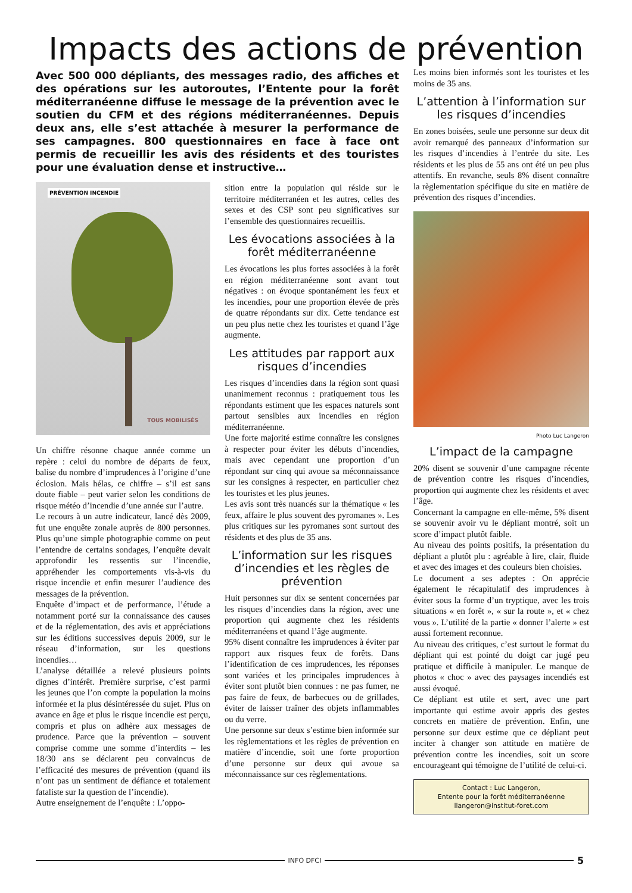Impacts des actions de prévention
Avec 500 000 dépliants, des messages radio, des affiches et des opérations sur les autoroutes, l’Entente pour la forêt méditerranéenne diffuse le message de la prévention avec le soutien du CFM et des régions méditerranéennes. Depuis deux ans, elle s’est attachée à mesurer la performance de ses campagnes. 800 questionnaires en face à face ont permis de recueillir les avis des résidents et des touristes pour une évaluation dense et instructive…
PRÉVENTION INCENDIE
TOUS MOBILISÉS
Un chiffre résonne chaque année comme un repère : celui du nombre de départs de feux, balise du nombre d’imprudences à l’origine d’une éclosion. Mais hélas, ce chiffre – s’il est sans doute fiable – peut varier selon les conditions de risque météo d’incendie d’une année sur l’autre.
Le recours à un autre indicateur, lancé dès 2009, fut une enquête zonale auprès de 800 personnes. Plus qu’une simple photographie comme on peut l’entendre de certains sondages, l’enquête devait approfondir les ressentis sur l’incendie, appréhender les comportements vis-à-vis du risque incendie et enfin mesurer l’audience des messages de la prévention.
Enquête d’impact et de performance, l’étude a notamment porté sur la connaissance des causes et de la réglementation, des avis et appréciations sur les éditions successives depuis 2009, sur le réseau d’information, sur les questions incendies…
L’analyse détaillée a relevé plusieurs points dignes d’intérêt. Première surprise, c’est parmi les jeunes que l’on compte la population la moins informée et la plus désintéressée du sujet. Plus on avance en âge et plus le risque incendie est perçu, compris et plus on adhère aux messages de prudence. Parce que la prévention – souvent comprise comme une somme d’interdits – les 18/30 ans se déclarent peu convaincus de l’efficacité des mesures de prévention (quand ils n’ont pas un sentiment de défiance et totalement fataliste sur la question de l’incendie).
Autre enseignement de l’enquête : L’oppo-
sition entre la population qui réside sur le territoire méditerranéen et les autres, celles des sexes et des CSP sont peu significatives sur l’ensemble des questionnaires recueillis.
Les évocations associées à la forêt méditerranéenne
Les évocations les plus fortes associées à la forêt en région méditerranéenne sont avant tout négatives : on évoque spontanément les feux et les incendies, pour une proportion élevée de près de quatre répondants sur dix. Cette tendance est un peu plus nette chez les touristes et quand l’âge augmente.
Les attitudes par rapport aux risques d’incendies
Les risques d’incendies dans la région sont quasi unanimement reconnus : pratiquement tous les répondants estiment que les espaces naturels sont partout sensibles aux incendies en région méditerranéenne.
Une forte majorité estime connaître les consignes à respecter pour éviter les débuts d’incendies, mais avec cependant une proportion d’un répondant sur cinq qui avoue sa méconnaissance sur les consignes à respecter, en particulier chez les touristes et les plus jeunes.
Les avis sont très nuancés sur la thématique « les feux, affaire le plus souvent des pyromanes ». Les plus critiques sur les pyromanes sont surtout des résidents et des plus de 35 ans.
L’information sur les risques d’incendies et les règles de prévention
Huit personnes sur dix se sentent concernées par les risques d’incendies dans la région, avec une proportion qui augmente chez les résidents méditerranéens et quand l’âge augmente.
95% disent connaître les imprudences à éviter par rapport aux risques feux de forêts. Dans l’identification de ces imprudences, les réponses sont variées et les principales imprudences à éviter sont plutôt bien connues : ne pas fumer, ne pas faire de feux, de barbecues ou de grillades, éviter de laisser traîner des objets inflammables ou du verre.
Une personne sur deux s’estime bien informée sur les règlementations et les règles de prévention en matière d’incendie, soit une forte proportion d’une personne sur deux qui avoue sa méconnaissance sur ces règlementations.
Les moins bien informés sont les touristes et les moins de 35 ans.
L’attention à l’information sur les risques d’incendies
En zones boisées, seule une personne sur deux dit avoir remarqué des panneaux d’information sur les risques d’incendies à l’entrée du site. Les résidents et les plus de 55 ans ont été un peu plus attentifs. En revanche, seuls 8% disent connaître la règlementation spécifique du site en matière de prévention des risques d’incendies.
Photo Luc Langeron
L’impact de la campagne
20% disent se souvenir d’une campagne récente de prévention contre les risques d’incendies, proportion qui augmente chez les résidents et avec l’âge.
Concernant la campagne en elle-même, 5% disent se souvenir avoir vu le dépliant montré, soit un score d’impact plutôt faible.
Au niveau des points positifs, la présentation du dépliant a plutôt plu : agréable à lire, clair, fluide et avec des images et des couleurs bien choisies.
Le document a ses adeptes : On apprécie également le récapitulatif des imprudences à éviter sous la forme d’un tryptique, avec les trois situations « en forêt », « sur la route », et « chez vous ». L’utilité de la partie « donner l’alerte » est aussi fortement reconnue.
Au niveau des critiques, c’est surtout le format du dépliant qui est pointé du doigt car jugé peu pratique et difficile à manipuler. Le manque de photos « choc » avec des paysages incendiés est aussi évoqué.
Ce dépliant est utile et sert, avec une part importante qui estime avoir appris des gestes concrets en matière de prévention. Enfin, une personne sur deux estime que ce dépliant peut inciter à changer son attitude en matière de prévention contre les incendies, soit un score encourageant qui témoigne de l’utilité de celui-ci.
Contact : Luc Langeron,
Entente pour la forêt méditerranéenne
llangeron@institut-foret.com
INFO DFCI 5